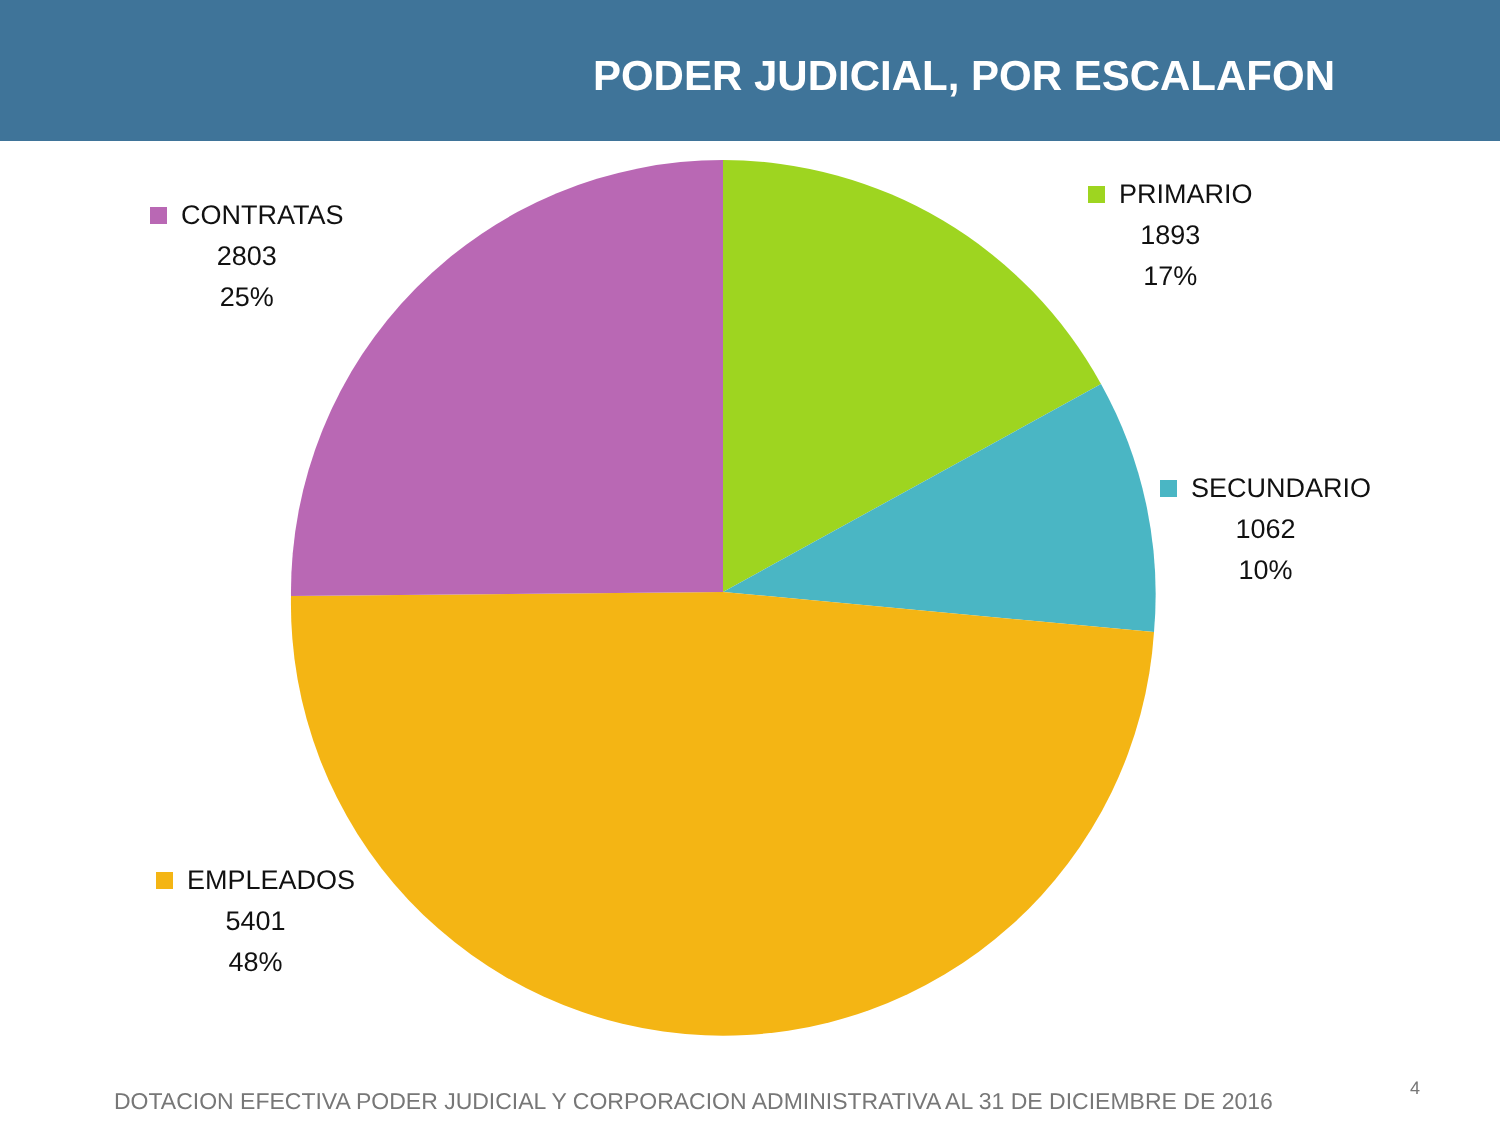PODER JUDICIAL, POR ESCALAFON
CONTRATAS
2803
25%
PRIMARIO
1893
17%
SECUNDARIO
1062
10%
EMPLEADOS
5401
48%
DOTACION EFECTIVA PODER JUDICIAL Y CORPORACION ADMINISTRATIVA AL 31 DE DICIEMBRE DE 2016
4